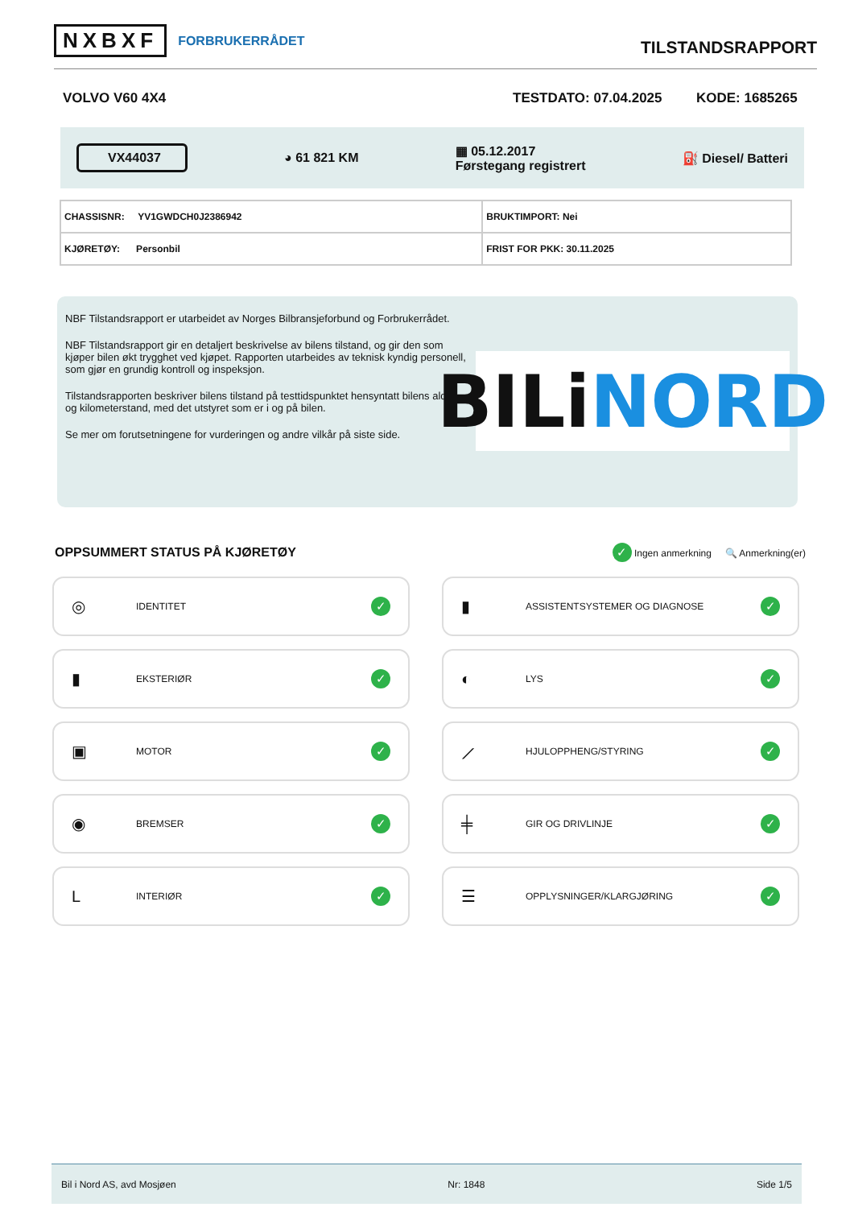NXBXF FORBRUKERRÅDET
TILSTANDSRAPPORT
VOLVO V60 4X4 TESTDATO: 07.04.2025 KODE: 1685265
VX44037 ◕ 61 821 KM ▦ 05.12.2017
Førstegang registrert ⛽ Diesel/ Batteri
| CHASSISNR: YV1GWDCH0J2386942 | BRUKTIMPORT: Nei |
| KJØRETØY: Personbil | FRIST FOR PKK: 30.11.2025 |
NBF Tilstandsrapport er utarbeidet av Norges Bilbransjeforbund og Forbrukerrådet.
NBF Tilstandsrapport gir en detaljert beskrivelse av bilens tilstand, og gir den som kjøper bilen økt trygghet ved kjøpet. Rapporten utarbeides av teknisk kyndig personell, som gjør en grundig kontroll og inspeksjon.
Tilstandsrapporten beskriver bilens tilstand på testtidspunktet hensyntatt bilens alder og kilometerstand, med det utstyret som er i og på bilen.
Se mer om forutsetningene for vurderingen og andre vilkår på siste side.
BILi NORD
OPPSUMMERT STATUS PÅ KJØRETØY
✓ Ingen anmerkning 🔍 Anmerkning(er)
◎ IDENTITET ✓
▮ ASSISTENTSYSTEMER OG DIAGNOSE ✓
▮ EKSTERIØR ✓
◐ LYS ✓
▣ MOTOR ✓
⟋ HJULOPPHENG/STYRING ✓
◉ BREMSER ✓
╪ GIR OG DRIVLINJE ✓
L INTERIØR ✓
☰ OPPLYSNINGER/KLARGJØRING ✓
Bil i Nord AS, avd Mosjøen Nr: 1848 Side 1/5